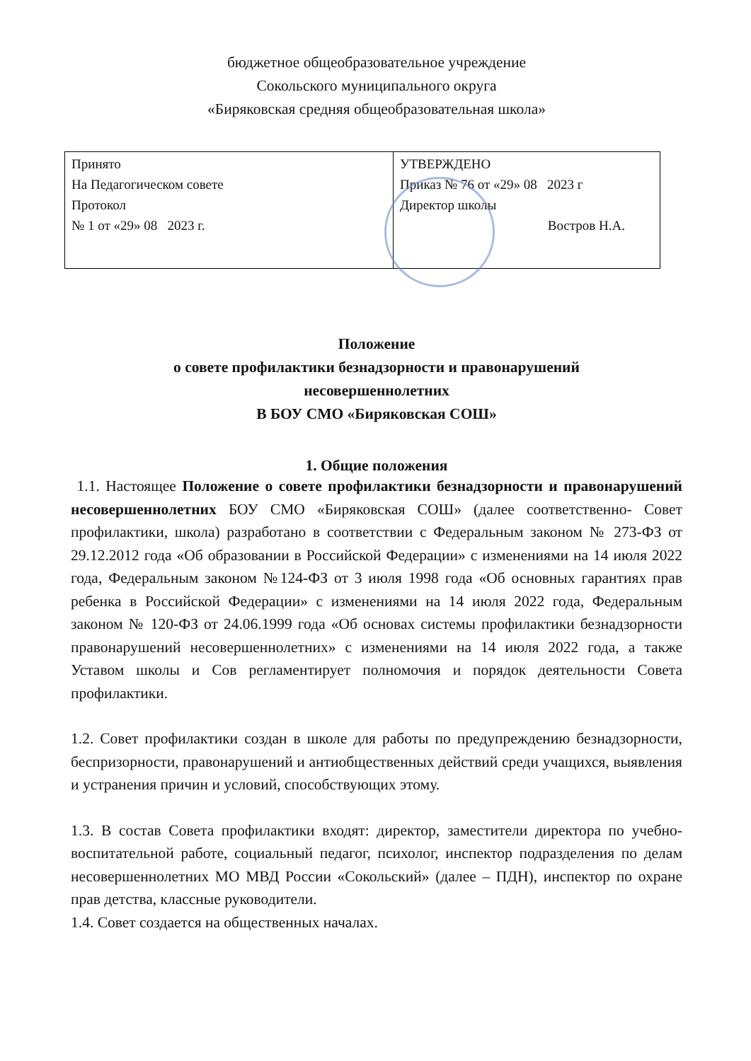бюджетное общеобразовательное учреждение
Сокольского муниципального округа
«Биряковская средняя общеобразовательная школа»
| Принято На Педагогическом совете Протокол № 1 от «29» 08 2023 г. | УТВЕРЖДЕНО Приказ № 76 от «29» 08 2023 г Директор школы Востров Н.А. |
Положение
о совете профилактики безнадзорности и правонарушений
несовершеннолетних
В БОУ СМО «Биряковская СОШ»
1. Общие положения
1.1. Настоящее Положение о совете профилактики безнадзорности и правонарушений несовершеннолетних БОУ СМО «Биряковская СОШ» (далее соответственно- Совет профилактики, школа) разработано в соответствии с Федеральным законом № 273-ФЗ от 29.12.2012 года «Об образовании в Российской Федерации» с изменениями на 14 июля 2022 года, Федеральным законом №124-ФЗ от 3 июля 1998 года «Об основных гарантиях прав ребенка в Российской Федерации» с изменениями на 14 июля 2022 года, Федеральным законом № 120-ФЗ от 24.06.1999 года «Об основах системы профилактики безнадзорности правонарушений несовершеннолетних» с изменениями на 14 июля 2022 года, а также Уставом школы и Сов регламентирует полномочия и порядок деятельности Совета профилактики.
1.2. Совет профилактики создан в школе для работы по предупреждению безнадзорности, беспризорности, правонарушений и антиобщественных действий среди учащихся, выявления и устранения причин и условий, способствующих этому.
1.3. В состав Совета профилактики входят: директор, заместители директора по учебно-воспитательной работе, социальный педагог, психолог, инспектор подразделения по делам несовершеннолетних МО МВД России «Сокольский» (далее – ПДН), инспектор по охране прав детства, классные руководители.
1.4. Совет создается на общественных началах.